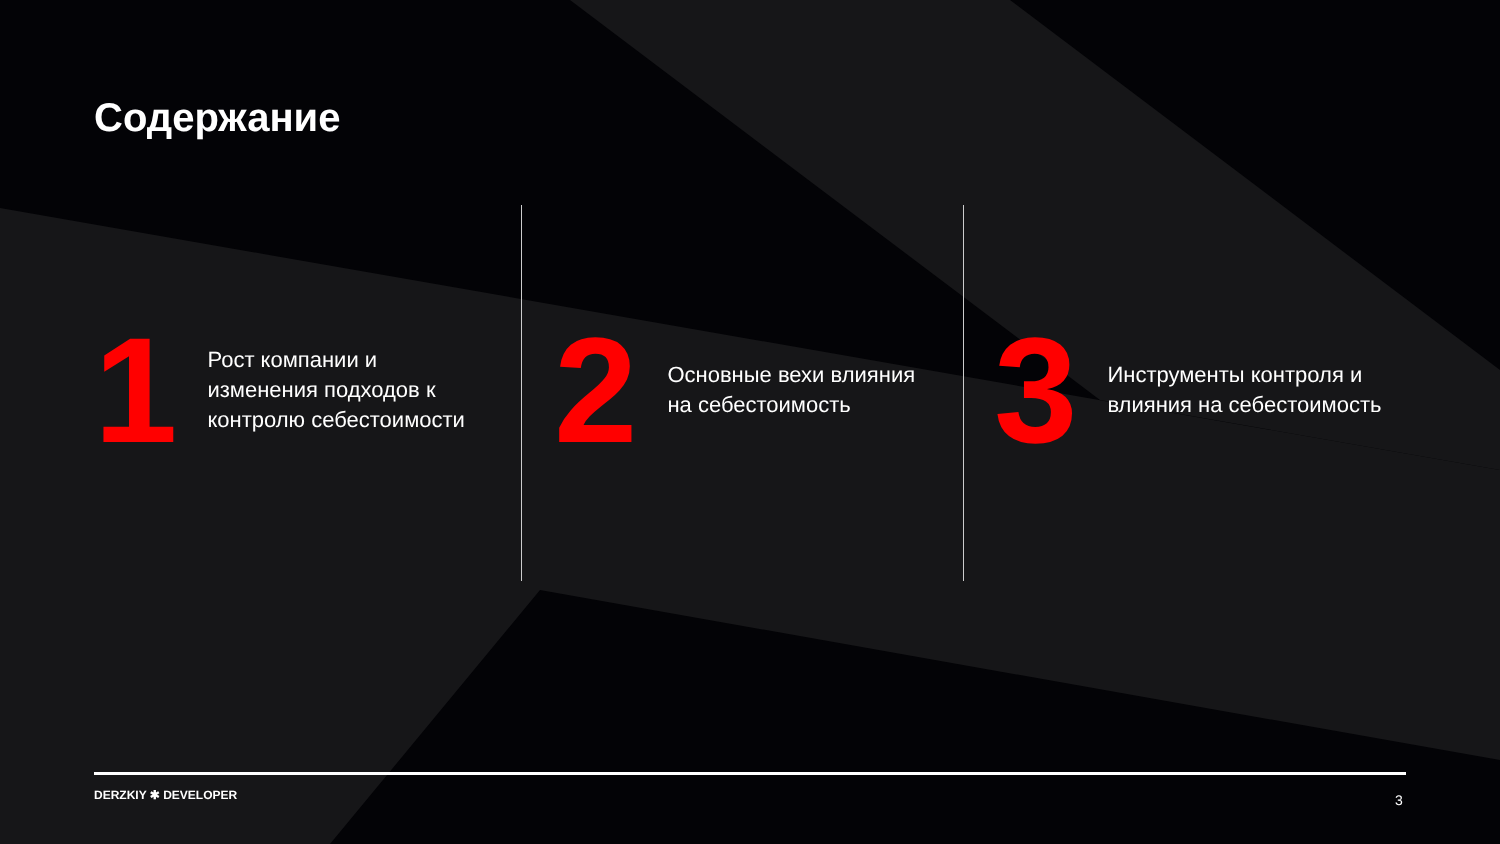Содержание
1 Рост компании и
изменения подходов к
контролю себестоимости
2 Основные вехи влияния
на себестоимость
3 Инструменты контроля и
влияния на себестоимость
DERZKIY ✱ DEVELOPER 3